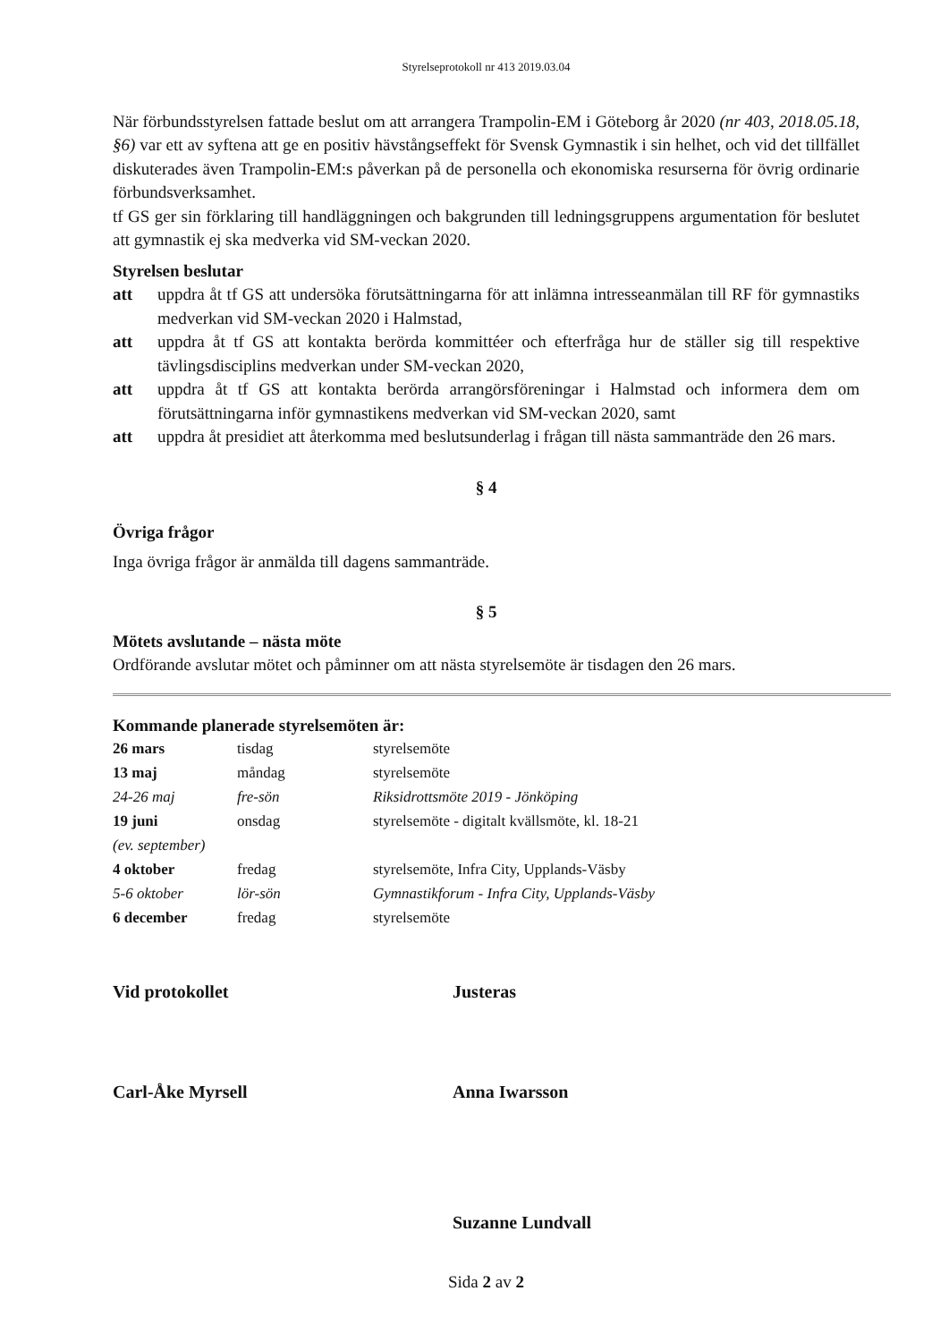Styrelseprotokoll nr 413 2019.03.04
När förbundsstyrelsen fattade beslut om att arrangera Trampolin-EM i Göteborg år 2020 (nr 403, 2018.05.18, §6) var ett av syftena att ge en positiv hävstångseffekt för Svensk Gymnastik i sin helhet, och vid det tillfället diskuterades även Trampolin-EM:s påverkan på de personella och ekonomiska resurserna för övrig ordinarie förbundsverksamhet.
tf GS ger sin förklaring till handläggningen och bakgrunden till ledningsgruppens argumentation för beslutet att gymnastik ej ska medverka vid SM-veckan 2020.
Styrelsen beslutar
att uppdra åt tf GS att undersöka förutsättningarna för att inlämna intresseanmälan till RF för gymnastiks medverkan vid SM-veckan 2020 i Halmstad,
att uppdra åt tf GS att kontakta berörda kommittéer och efterfråga hur de ställer sig till respektive tävlingsdisciplins medverkan under SM-veckan 2020,
att uppdra åt tf GS att kontakta berörda arrangörsföreningar i Halmstad och informera dem om förutsättningarna inför gymnastikens medverkan vid SM-veckan 2020, samt
att uppdra åt presidiet att återkomma med beslutsunderlag i frågan till nästa sammanträde den 26 mars.
§ 4
Övriga frågor
Inga övriga frågor är anmälda till dagens sammanträde.
§ 5
Mötets avslutande – nästa möte
Ordförande avslutar mötet och påminner om att nästa styrelsemöte är tisdagen den 26 mars.
Kommande planerade styrelsemöten är:
| 26 mars | tisdag | styrelsemöte |
| 13 maj | måndag | styrelsemöte |
| 24-26 maj | fre-sön | Riksidrottsmöte 2019 - Jönköping |
| 19 juni | onsdag | styrelsemöte - digitalt kvällsmöte, kl. 18-21 |
| (ev. september) | | |
| 4 oktober | fredag | styrelsemöte, Infra City, Upplands-Väsby |
| 5-6 oktober | lör-sön | Gymnastikforum - Infra City, Upplands-Väsby |
| 6 december | fredag | styrelsemöte |
Vid protokollet Justeras
Carl-Åke Myrsell Anna Iwarsson
Suzanne Lundvall
Sida 2 av 2